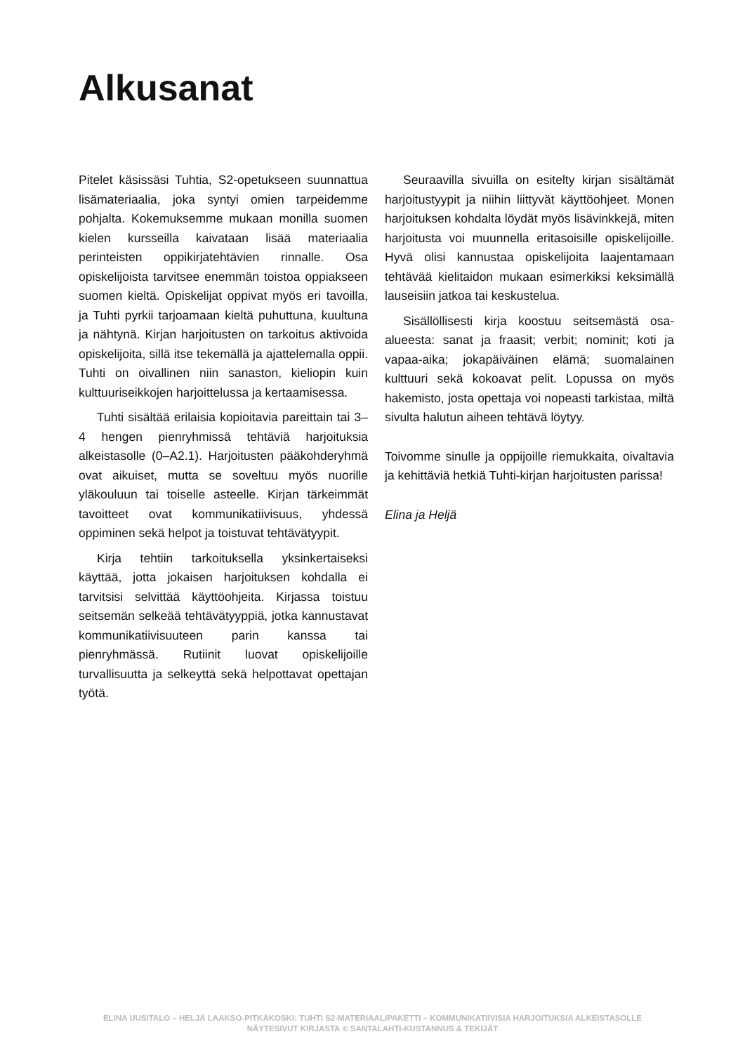Alkusanat
Pitelet käsissäsi Tuhtia, S2-opetukseen suunnattua lisämateriaalia, joka syntyi omien tarpeidemme pohjalta. Kokemuksemme mukaan monilla suomen kielen kursseilla kaivataan lisää materiaalia perinteisten oppikirjatehtävien rinnalle. Osa opiskelijoista tarvitsee enemmän toistoa oppiakseen suomen kieltä. Opiskelijat oppivat myös eri tavoilla, ja Tuhti pyrkii tarjoamaan kieltä puhuttuna, kuultuna ja nähtynä. Kirjan harjoitusten on tarkoitus aktivoida opiskelijoita, sillä itse tekemällä ja ajattelemalla oppii. Tuhti on oivallinen niin sanaston, kieliopin kuin kulttuuriseikkojen harjoittelussa ja kertaamisessa.
Tuhti sisältää erilaisia kopioitavia pareittain tai 3–4 hengen pienryhmissä tehtäviä harjoituksia alkeistasolle (0–A2.1). Harjoitusten pääkohderyhmä ovat aikuiset, mutta se soveltuu myös nuorille yläkouluun tai toiselle asteelle. Kirjan tärkeimmät tavoitteet ovat kommunikatiivisuus, yhdessä oppiminen sekä helpot ja toistuvat tehtävätyypit.
Kirja tehtiin tarkoituksella yksinkertaiseksi käyttää, jotta jokaisen harjoituksen kohdalla ei tarvitsisi selvittää käyttöohjeita. Kirjassa toistuu seitsemän selkeää tehtävätyyppiä, jotka kannustavat kommunikatiivisuuteen parin kanssa tai pienryhmässä. Rutiinit luovat opiskelijoille turvallisuutta ja selkeyttä sekä helpottavat opettajan työtä.
Seuraavilla sivuilla on esitelty kirjan sisältämät harjoitustyypit ja niihin liittyvät käyttöohjeet. Monen harjoituksen kohdalta löydät myös lisävinkkejä, miten harjoitusta voi muunnella eritasoisille opiskelijoille. Hyvä olisi kannustaa opiskelijoita laajentamaan tehtävää kielitaidon mukaan esimerkiksi keksimällä lauseisiin jatkoa tai keskustelua.
Sisällöllisesti kirja koostuu seitsemästä osa-alueesta: sanat ja fraasit; verbit; nominit; koti ja vapaa-aika; jokapäiväinen elämä; suomalainen kulttuuri sekä kokoavat pelit. Lopussa on myös hakemisto, josta opettaja voi nopeasti tarkistaa, miltä sivulta halutun aiheen tehtävä löytyy.
Toivomme sinulle ja oppijoille riemukkaita, oivaltavia ja kehittäviä hetkiä Tuhti-kirjan harjoitusten parissa!
Elina ja Heljä
ELINA UUSITALO – HELJÄ LAAKSO-PITKÄKOSKI: TUHTI S2-MATERIAALIPAKETTI – KOMMUNIKATIIVISIA HARJOITUKSIA ALKEISTASOLLE
NÄYTESIVUT KIRJASTA © SANTALAHTI-KUSTANNUS & TEKIJÄT